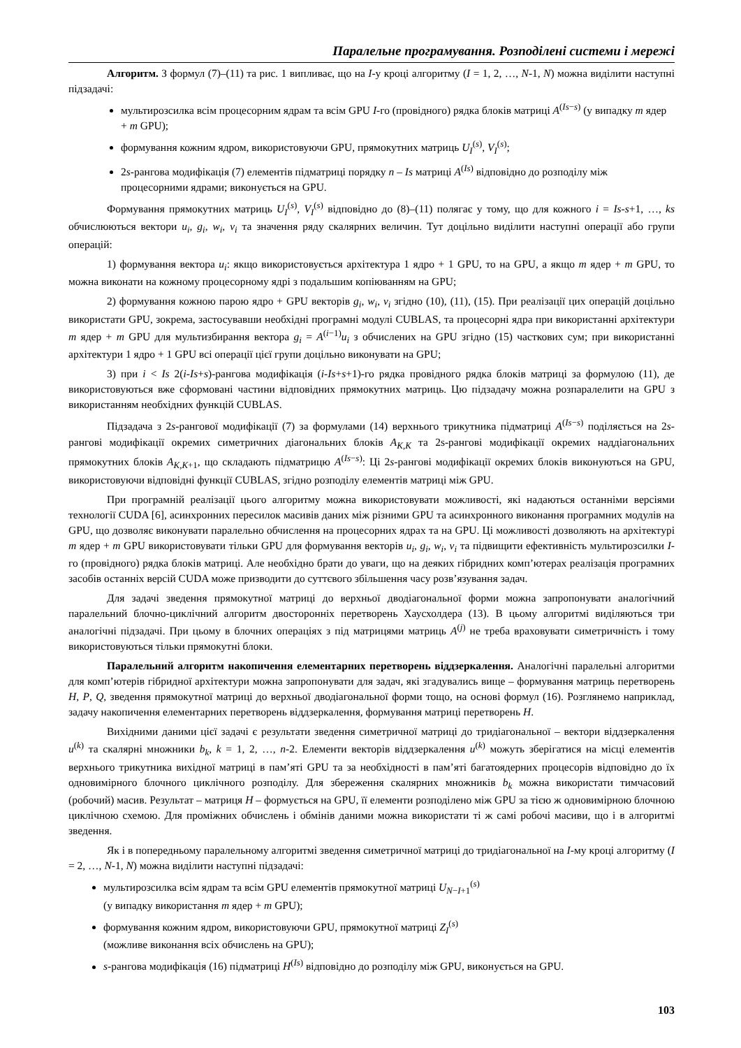Паралельне програмування. Розподілені системи і мережі
Алгоритм. З формул (7)–(11) та рис. 1 випливає, що на I-у кроці алгоритму (I = 1, 2, …, N-1, N) можна виділити наступні підзадачі:
мультирозсилка всім процесорним ядрам та всім GPU I-го (провідного) рядка блоків матриці A<sup>(Is−s)</sup> (у випадку m ядер + m GPU);
формування кожним ядром, використовуючи GPU, прямокутних матриць U<sub>I</sub><sup>(s)</sup>, V<sub>I</sub><sup>(s)</sup>;
2s-рангова модифікація (7) елементів підматриці порядку n – Is матриці A<sup>(Is)</sup> відповідно до розподілу між процесорними ядрами; виконується на GPU.
Формування прямокутних матриць U<sub>I</sub><sup>(s)</sup>, V<sub>I</sub><sup>(s)</sup> відповідно до (8)–(11) полягає у тому, що для кожного i = Is-s+1, …, ks обчислюються вектори u<sub>i</sub>, g<sub>i</sub>, w<sub>i</sub>, v<sub>i</sub> та значення ряду скалярних величин. Тут доцільно виділити наступні операції або групи операцій:
1) формування вектора u<sub>i</sub>: якщо використовується архітектура 1 ядро + 1 GPU, то на GPU, а якщо m ядер + m GPU, то можна виконати на кожному процесорному ядрі з подальшим копіюванням на GPU;
2) формування кожною парою ядро + GPU векторів g<sub>i</sub>, w<sub>i</sub>, v<sub>i</sub> згідно (10), (11), (15). При реалізації цих операцій доцільно використати GPU, зокрема, застосувавши необхідні програмні модулі CUBLAS, та процесорні ядра при використанні архітектури m ядер + m GPU для мультизбирання вектора g<sub>i</sub> = A<sup>(i−1)</sup>u<sub>i</sub> з обчислених на GPU згідно (15) часткових сум; при використанні архітектури 1 ядро + 1 GPU всі операції цієї групи доцільно виконувати на GPU;
3) при i < Is 2(i-Is+s)-рангова модифікація (i-Is+s+1)-го рядка провідного рядка блоків матриці за формулою (11), де використовуються вже сформовані частини відповідних прямокутних матриць. Цю підзадачу можна розпаралелити на GPU з використанням необхідних функцій CUBLAS.
Підзадача з 2s-рангової модифікації (7) за формулами (14) верхнього трикутника підматриці A<sup>(Is−s)</sup> поділяється на 2s-рангові модифікації окремих симетричних діагональних блоків A<sub>K,K</sub> та 2s-рангові модифікації окремих наддіагональних прямокутних блоків A<sub>K,K+1</sub>, що складають підматрицю A<sup>(Is−s)</sup>: Ці 2s-рангові модифікації окремих блоків виконуються на GPU, використовуючи відповідні функції CUBLAS, згідно розподілу елементів матриці між GPU.
При програмній реалізації цього алгоритму можна використовувати можливості, які надаються останніми версіями технології CUDA [6], асинхронних пересилок масивів даних між різними GPU та асинхронного виконання програмних модулів на GPU, що дозволяє виконувати паралельно обчислення на процесорних ядрах та на GPU. Ці можливості дозволяють на архітектурі m ядер + m GPU використовувати тільки GPU для формування векторів u<sub>i</sub>, g<sub>i</sub>, w<sub>i</sub>, v<sub>i</sub> та підвищити ефективність мультирозсилки I-го (провідного) рядка блоків матриці. Але необхідно брати до уваги, що на деяких гібридних комп’ютерах реалізація програмних засобів останніх версій CUDA може призводити до суттєвого збільшення часу розв’язування задач.
Для задачі зведення прямокутної матриці до верхньої дводіагональної форми можна запропонувати аналогічний паралельний блочно-циклічний алгоритм двосторонніх перетворень Хаусхолдера (13). В цьому алгоритмі виділяються три аналогічні підзадачі. При цьому в блочних операціях з під матрицями матриць A<sup>(j)</sup> не треба враховувати симетричність і тому використовуються тільки прямокутні блоки.
Паралельний алгоритм накопичення елементарних перетворень віддзеркалення. Аналогічні паралельні алгоритми для комп’ютерів гібридної архітектури можна запропонувати для задач, які згадувались вище – формування матриць перетворень H, P, Q, зведення прямокутної матриці до верхньої дводіагональної форми тощо, на основі формул (16). Розглянемо наприклад, задачу накопичення елементарних перетворень віддзеркалення, формування матриці перетворень H.
Вихідними даними цієї задачі є результати зведення симетричної матриці до тридіагональної – вектори віддзеркалення u<sup>(k)</sup> та скалярні множники b<sub>k</sub>, k = 1, 2, …, n-2. Елементи векторів віддзеркалення u<sup>(k)</sup> можуть зберігатися на місці елементів верхнього трикутника вихідної матриці в пам’яті GPU та за необхідності в пам’яті багатоядерних процесорів відповідно до їх одновимірного блочного циклічного розподілу. Для збереження скалярних множників b<sub>k</sub> можна використати тимчасовий (робочий) масив. Результат – матриця H – формується на GPU, її елементи розподілено між GPU за тією ж одновимірною блочною циклічною схемою. Для проміжних обчислень і обмінів даними можна використати ті ж самі робочі масиви, що і в алгоритмі зведення.
Як і в попередньому паралельному алгоритмі зведення симетричної матриці до тридіагональної на I-му кроці алгоритму (I = 2, …, N-1, N) можна виділити наступні підзадачі:
мультирозсилка всім ядрам та всім GPU елементів прямокутної матриці U<sub>N−I+1</sub><sup>(s)</sup>
(у випадку використання m ядер + m GPU);
формування кожним ядром, використовуючи GPU, прямокутної матриці Z<sub>I</sub><sup>(s)</sup>
(можливе виконання всіх обчислень на GPU);
s-рангова модифікація (16) підматриці H<sup>(Is)</sup> відповідно до розподілу між GPU, виконується на GPU.
103